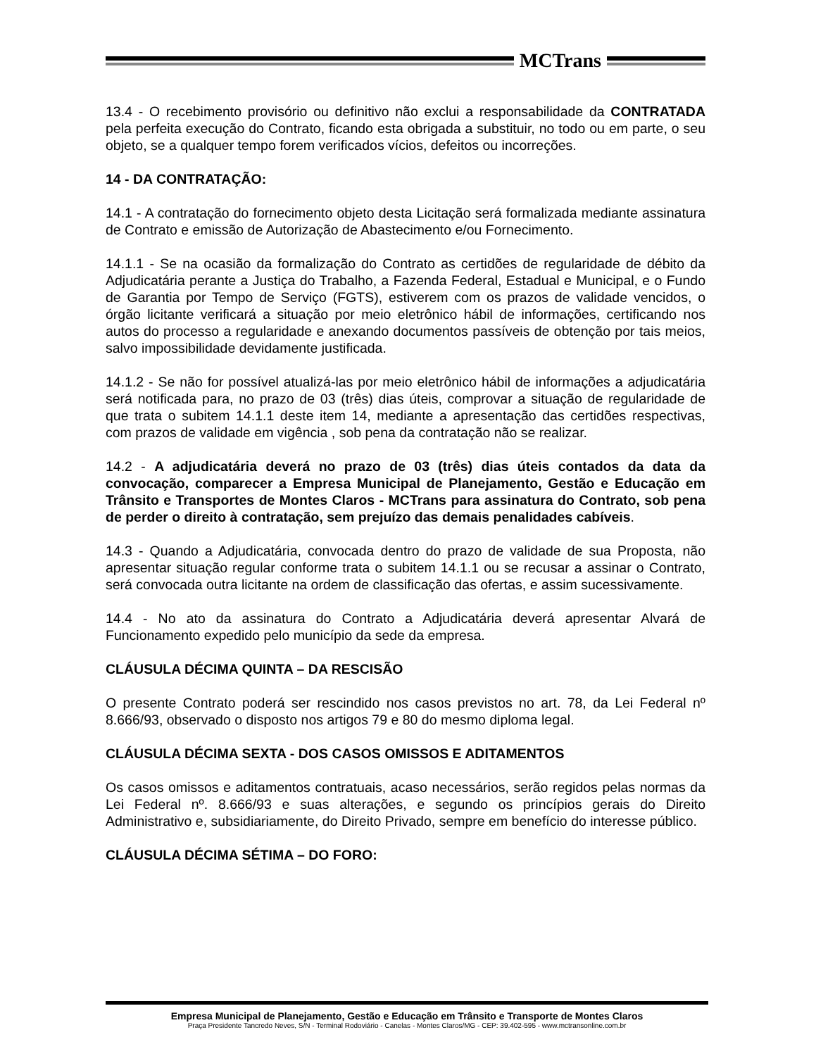MCTrans
13.4 - O recebimento provisório ou definitivo não exclui a responsabilidade da CONTRATADA pela perfeita execução do Contrato, ficando esta obrigada a substituir, no todo ou em parte, o seu objeto, se a qualquer tempo forem verificados vícios, defeitos ou incorreções.
14 - DA CONTRATAÇÃO:
14.1 - A contratação do fornecimento objeto desta Licitação será formalizada mediante assinatura de Contrato e emissão de Autorização de Abastecimento e/ou Fornecimento.
14.1.1 - Se na ocasião da formalização do Contrato as certidões de regularidade de débito da Adjudicatária perante a Justiça do Trabalho, a Fazenda Federal, Estadual e Municipal, e o Fundo de Garantia por Tempo de Serviço (FGTS), estiverem com os prazos de validade vencidos, o órgão licitante verificará a situação por meio eletrônico hábil de informações, certificando nos autos do processo a regularidade e anexando documentos passíveis de obtenção por tais meios, salvo impossibilidade devidamente justificada.
14.1.2 - Se não for possível atualizá-las por meio eletrônico hábil de informações a adjudicatária será notificada para, no prazo de 03 (três) dias úteis, comprovar a situação de regularidade de que trata o subitem 14.1.1 deste item 14, mediante a apresentação das certidões respectivas, com prazos de validade em vigência , sob pena da contratação não se realizar.
14.2 - A adjudicatária deverá no prazo de 03 (três) dias úteis contados da data da convocação, comparecer a Empresa Municipal de Planejamento, Gestão e Educação em Trânsito e Transportes de Montes Claros - MCTrans para assinatura do Contrato, sob pena de perder o direito à contratação, sem prejuízo das demais penalidades cabíveis.
14.3 - Quando a Adjudicatária, convocada dentro do prazo de validade de sua Proposta, não apresentar situação regular conforme trata o subitem 14.1.1 ou se recusar a assinar o Contrato, será convocada outra licitante na ordem de classificação das ofertas, e assim sucessivamente.
14.4 - No ato da assinatura do Contrato a Adjudicatária deverá apresentar Alvará de Funcionamento expedido pelo município da sede da empresa.
CLÁUSULA DÉCIMA QUINTA – DA RESCISÃO
O presente Contrato poderá ser rescindido nos casos previstos no art. 78, da Lei Federal nº 8.666/93, observado o disposto nos artigos 79 e 80 do mesmo diploma legal.
CLÁUSULA DÉCIMA SEXTA - DOS CASOS OMISSOS E ADITAMENTOS
Os casos omissos e aditamentos contratuais, acaso necessários, serão regidos pelas normas da Lei Federal nº. 8.666/93 e suas alterações, e segundo os princípios gerais do Direito Administrativo e, subsidiariamente, do Direito Privado, sempre em benefício do interesse público.
CLÁUSULA DÉCIMA SÉTIMA – DO FORO:
Empresa Municipal de Planejamento, Gestão e Educação em Trânsito e Transporte de Montes Claros
Praça Presidente Tancredo Neves, S/N - Terminal Rodoviário - Canelas - Montes Claros/MG - CEP: 39.402-595 - www.mctransonline.com.br